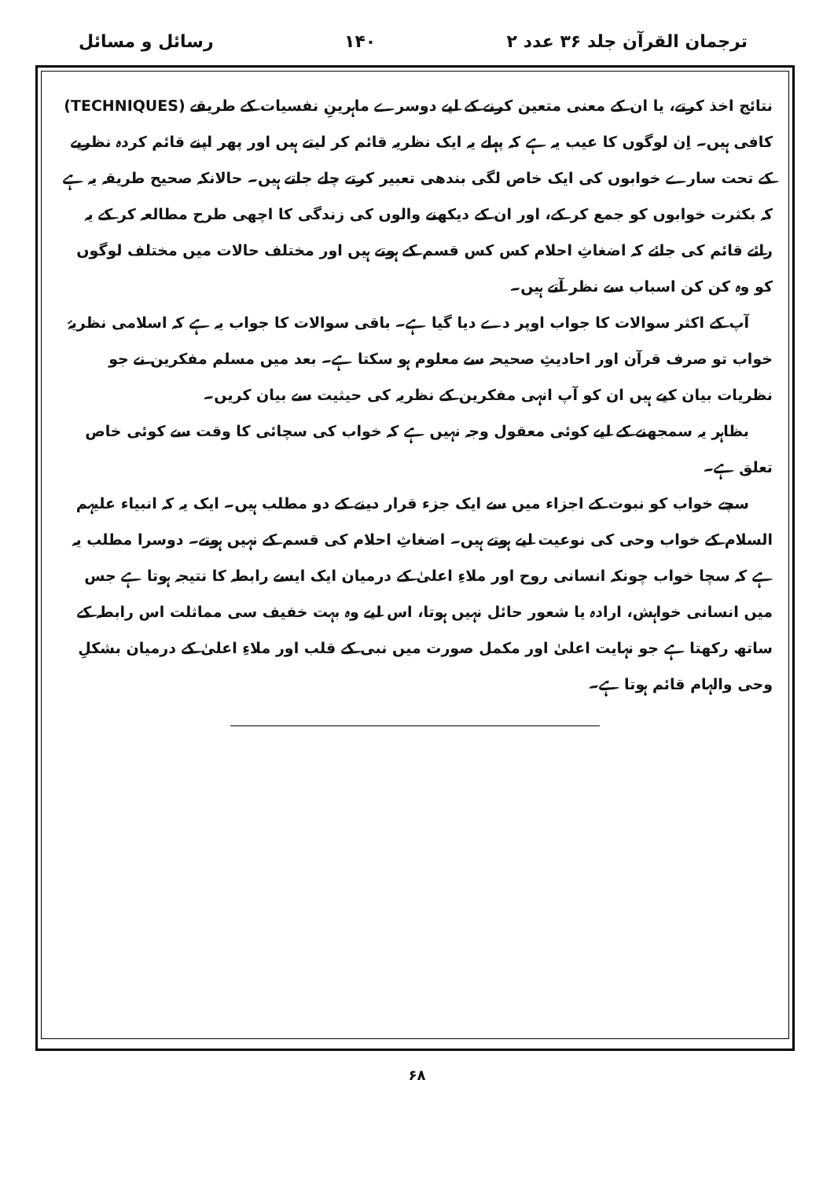ترجمان القرآن جلد ۳۶ عدد ۲ ۱۴۰ رسائل و مسائل
نتائج اخذ کرتے، یا ان کے معنی متعین کرنے کے لیے دوسرے ماہرینِ نفسیات کے طریقے (TECHNIQUES) کافی ہیں۔ اِن لوگوں کا عیب یہ ہے کہ پہلے یہ ایک نظریہ قائم کر لیتے ہیں اور پھر اپنے قائم کردہ نظریے کے تحت سارے خوابوں کی ایک خاص لگی بندھی تعبیر کرتے چلے جاتے ہیں۔ حالانکہ صحیح طریقہ یہ ہے کہ بکثرت خوابوں کو جمع کر کے، اور ان کے دیکھنے والوں کی زندگی کا اچھی طرح مطالعہ کر کے یہ رائے قائم کی جائے کہ اضغاثِ احلام کس کس قسم کے ہوتے ہیں اور مختلف حالات میں مختلف لوگوں کو وہ کن کن اسباب سے نظر آتے ہیں۔
آپ کے اکثر سوالات کا جواب اوپر دے دیا گیا ہے۔ باقی سوالات کا جواب یہ ہے کہ اسلامی نظریۂ خواب تو صرف قرآن اور احادیثِ صحیحہ سے معلوم ہو سکتا ہے۔ بعد میں مسلم مفکرین نے جو نظریات بیان کیے ہیں ان کو آپ انہی مفکرین کے نظریہ کی حیثیت سے بیان کریں۔
بظاہر یہ سمجھنے کے لیے کوئی معقول وجہ نہیں ہے کہ خواب کی سچائی کا وقت سے کوئی خاص تعلق ہے۔
سچے خواب کو نبوت کے اجزاء میں سے ایک جزء قرار دینے کے دو مطلب ہیں۔ ایک یہ کہ انبیاء علیہم السلام کے خواب وحی کی نوعیت لیے ہوتے ہیں۔ اضغاثِ احلام کی قسم کے نہیں ہوتے۔ دوسرا مطلب یہ ہے کہ سچا خواب چونکہ انسانی روح اور ملاءِ اعلیٰ کے درمیان ایک ایسے رابطہ کا نتیجہ ہوتا ہے جس میں انسانی خواہش، ارادہ یا شعور حائل نہیں ہوتا، اس لیے وہ بہت خفیف سی مماثلت اس رابطہ کے ساتھ رکھتا ہے جو نہایت اعلیٰ اور مکمل صورت میں نبی کے قلب اور ملاءِ اعلیٰ کے درمیان بشکلِ وحی والہام قائم ہوتا ہے۔
۶۸